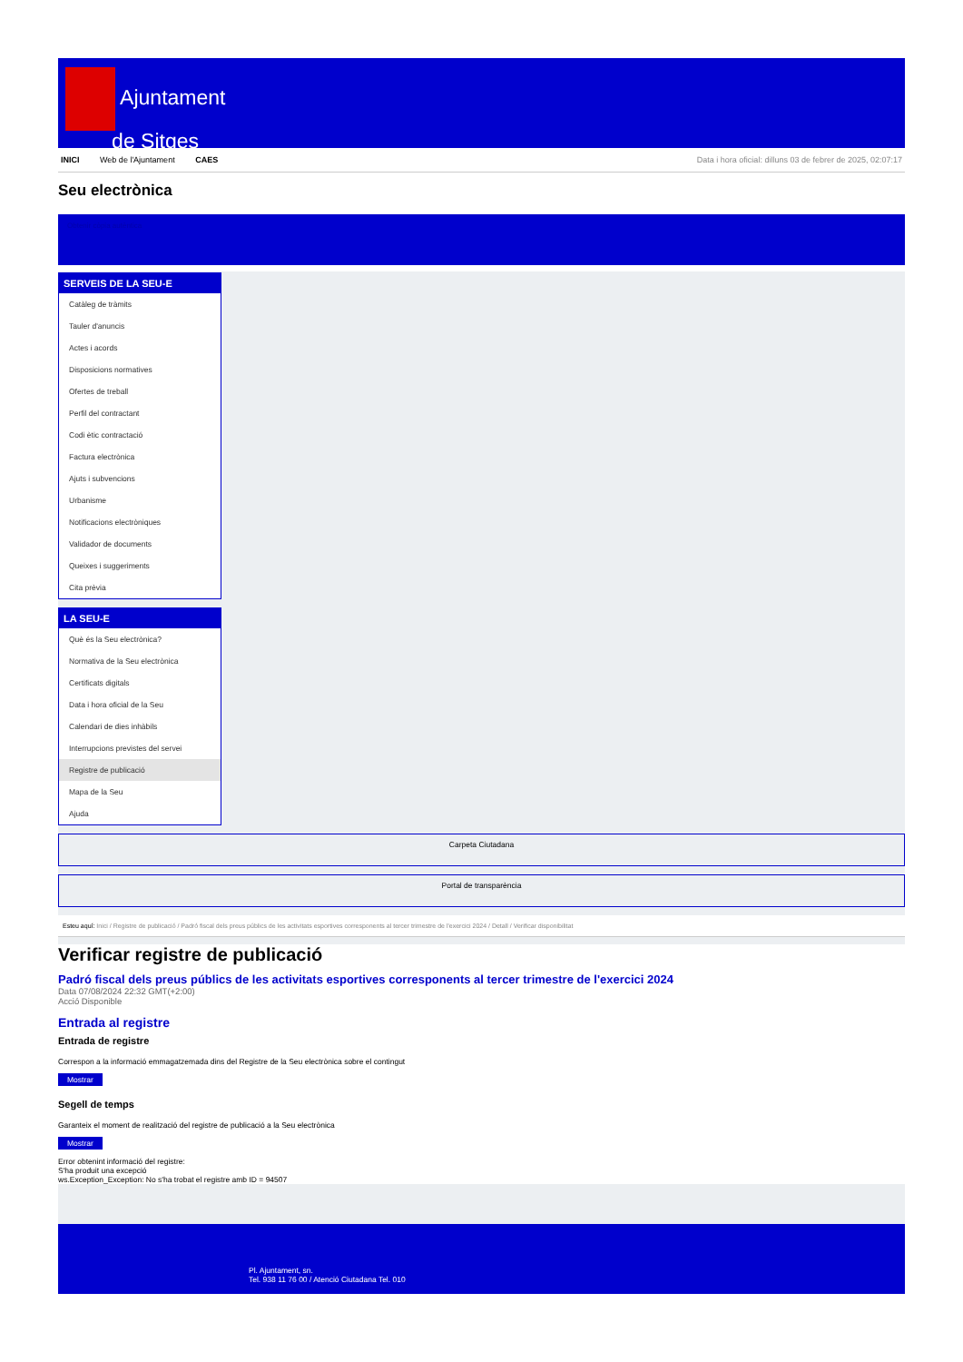Ajuntament
de Sitges
INICI Web de l'Ajuntament CAES Data i hora oficial: dilluns 03 de febrer de 2025, 02:07:17
Seu electrònica
Obtenir còpia autèntica
SERVEIS DE LA SEU-E
Catàleg de tràmits
Tauler d'anuncis
Actes i acords
Disposicions normatives
Ofertes de treball
Perfil del contractant
Codi ètic contractació
Factura electrònica
Ajuts i subvencions
Urbanisme
Notificacions electròniques
Validador de documents
Queixes i suggeriments
Cita prèvia
LA SEU-E
Què és la Seu electrònica?
Normativa de la Seu electrònica
Certificats digitals
Data i hora oficial de la Seu
Calendari de dies inhàbils
Interrupcions previstes del servei
Registre de publicació
Mapa de la Seu
Ajuda
Carpeta Ciutadana
Portal de transparència
Esteu aquí: Inici / Registre de publicació / Padró fiscal dels preus públics de les activitats esportives corresponents al tercer trimestre de l'exercici 2024 / Detall / Verificar disponibilitat
Verificar registre de publicació
Padró fiscal dels preus públics de les activitats esportives corresponents al tercer trimestre de l'exercici 2024
Data 07/08/2024 22:32 GMT(+2:00)
Acció Disponible
Entrada al registre
Entrada de registre
Correspon a la informació emmagatzemada dins del Registre de la Seu electrònica sobre el contingut
Mostrar
Segell de temps
Garanteix el moment de realització del registre de publicació a la Seu electrònica
Mostrar
Error obtenint informació del registre:
S'ha produit una excepció
ws.Exception_Exception: No s'ha trobat el registre amb ID = 94507
Pl. Ajuntament, sn.
Tel. 938 11 76 00 / Atenció Ciutadana Tel. 010